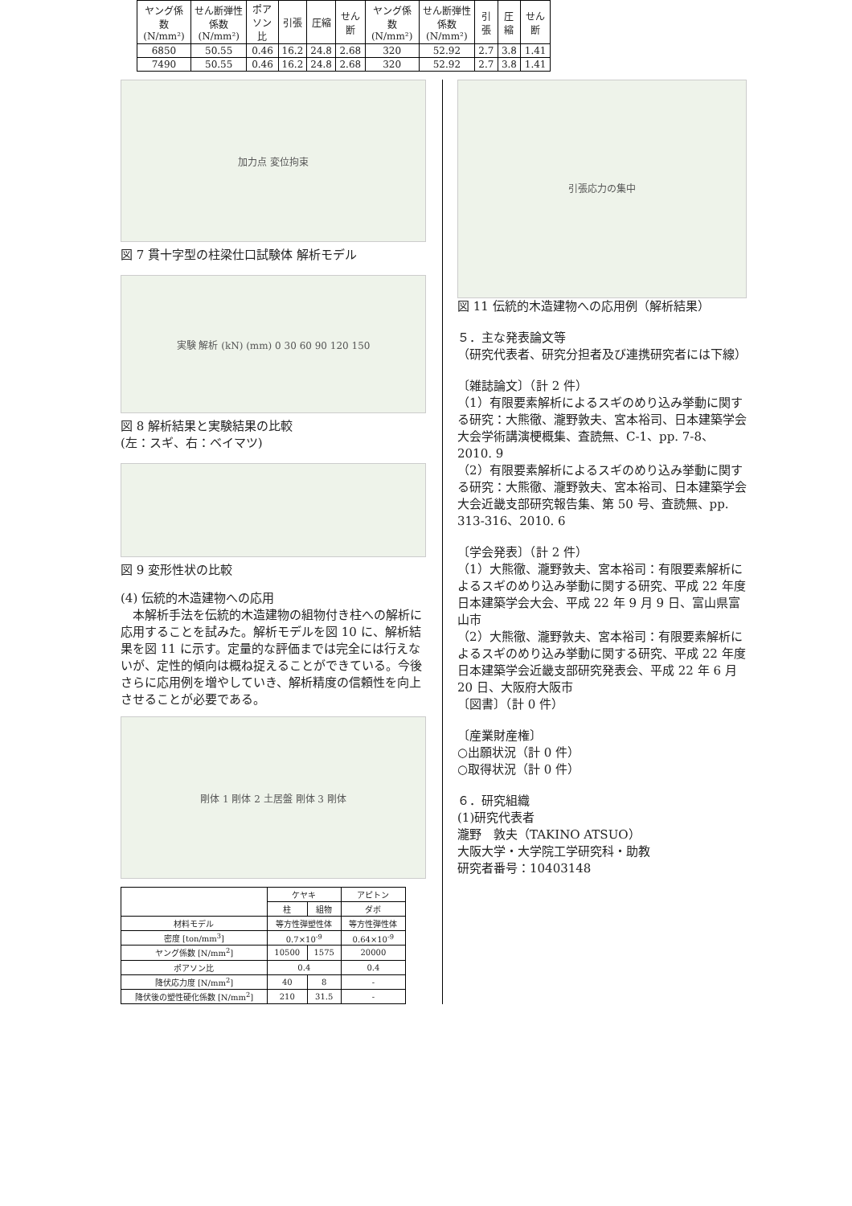| ヤング係数 (N/mm²) | せん断弾性係数 (N/mm²) | ポアソン比 | 引張 | 圧縮 | せん断 | ヤング係数 (N/mm²) | せん断弾性係数 (N/mm²) | 引張 | 圧縮 | せん断 |
| --- | --- | --- | --- | --- | --- | --- | --- | --- | --- | --- |
| 6850 | 50.55 | 0.46 | 16.2 | 24.8 | 2.68 | 320 | 52.92 | 2.7 | 3.8 | 1.41 |
| 7490 | 50.55 | 0.46 | 16.2 | 24.8 | 2.68 | 320 | 52.92 | 2.7 | 3.8 | 1.41 |
加力点 変位拘束
図 7 貫十字型の柱梁仕口試験体 解析モデル
実験 解析 (kN) (mm) 0 30 60 90 120 150
図 8 解析結果と実験結果の比較
(左：スギ、右：ベイマツ)
図 9 変形性状の比較
(4) 伝統的木造建物への応用
　本解析手法を伝統的木造建物の組物付き柱への解析に応用することを試みた。解析モデルを図 10 に、解析結果を図 11 に示す。定量的な評価までは完全には行えないが、定性的傾向は概ね捉えることができている。今後さらに応用例を増やしていき、解析精度の信頼性を向上させることが必要である。
剛体 1 剛体 2 土居盤 剛体 3 剛体
| | ケヤキ | | アピトン |
| --- | --- | --- | --- |
| | 柱 | 組物 | ダボ |
| 材料モデル | 等方性弾塑性体 | | 等方性弾性体 |
| 密度 [ton/mm<sup>3</sup>] | 0.7×10<sup>-9</sup> | | 0.64×10<sup>-9</sup> |
| ヤング係数 [N/mm<sup>2</sup>] | 10500 | 1575 | 20000 |
| ポアソン比 | 0.4 | | 0.4 |
| 降伏応力度 [N/mm<sup>2</sup>] | 40 | 8 | - |
| 降伏後の塑性硬化係数 [N/mm<sup>2</sup>] | 210 | 31.5 | - |
引張応力の集中
図 11 伝統的木造建物への応用例（解析結果）
５．主な発表論文等
（研究代表者、研究分担者及び連携研究者には下線）
〔雑誌論文〕（計 2 件）
（1）有限要素解析によるスギのめり込み挙動に関する研究：大熊徹、瀧野敦夫、宮本裕司、日本建築学会大会学術講演梗概集、査読無、C-1、pp. 7-8、2010. 9
（2）有限要素解析によるスギのめり込み挙動に関する研究：大熊徹、瀧野敦夫、宮本裕司、日本建築学会大会近畿支部研究報告集、第 50 号、査読無、pp. 313-316、2010. 6
〔学会発表〕（計 2 件）
（1）大熊徹、瀧野敦夫、宮本裕司：有限要素解析によるスギのめり込み挙動に関する研究、平成 22 年度日本建築学会大会、平成 22 年 9 月 9 日、富山県富山市
（2）大熊徹、瀧野敦夫、宮本裕司：有限要素解析によるスギのめり込み挙動に関する研究、平成 22 年度日本建築学会近畿支部研究発表会、平成 22 年 6 月 20 日、大阪府大阪市
〔図書〕（計 0 件）
〔産業財産権〕
○出願状況（計 0 件）
○取得状況（計 0 件）
６．研究組織
(1)研究代表者
瀧野　敦夫（TAKINO ATSUO）
大阪大学・大学院工学研究科・助教
研究者番号：10403148